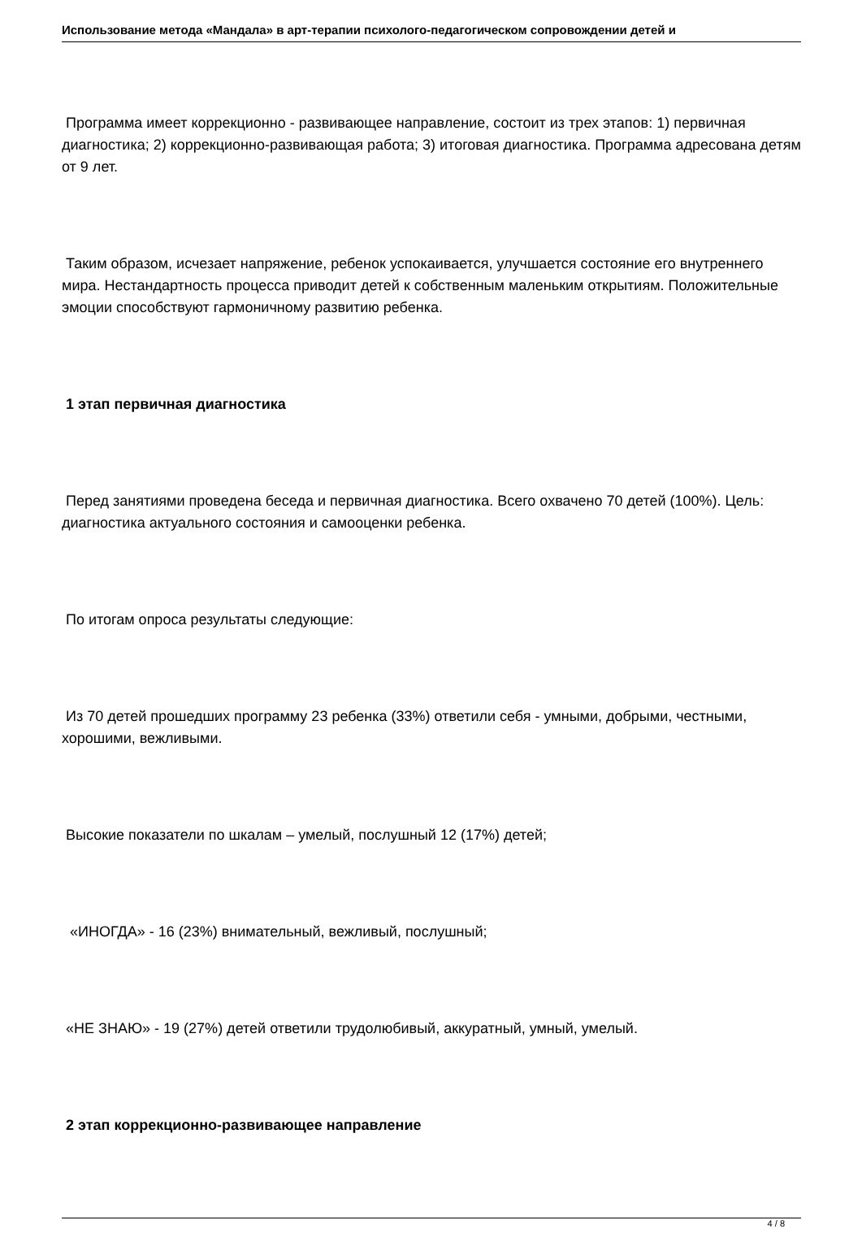Использование метода «Мандала» в арт-терапии психолого-педагогическом сопровождении детей и
Программа имеет коррекционно - развивающее направление, состоит из трех этапов: 1) первичная диагностика; 2) коррекционно-развивающая работа; 3) итоговая диагностика. Программа адресована детям от 9 лет.
Таким образом, исчезает напряжение, ребенок успокаивается, улучшается состояние его внутреннего мира. Нестандартность процесса приводит детей к собственным маленьким открытиям. Положительные эмоции способствуют гармоничному развитию ребенка.
1 этап первичная диагностика
Перед занятиями проведена беседа и первичная диагностика. Всего охвачено 70 детей (100%). Цель: диагностика актуального состояния и самооценки ребенка.
По итогам опроса результаты следующие:
Из 70 детей прошедших программу 23 ребенка (33%) ответили себя - умными, добрыми, честными, хорошими, вежливыми.
Высокие показатели по шкалам – умелый, послушный 12 (17%) детей;
«ИНОГДА» - 16 (23%) внимательный, вежливый, послушный;
«НЕ ЗНАЮ» - 19 (27%) детей ответили трудолюбивый, аккуратный, умный, умелый.
2 этап коррекционно-развивающее направление
4 / 8